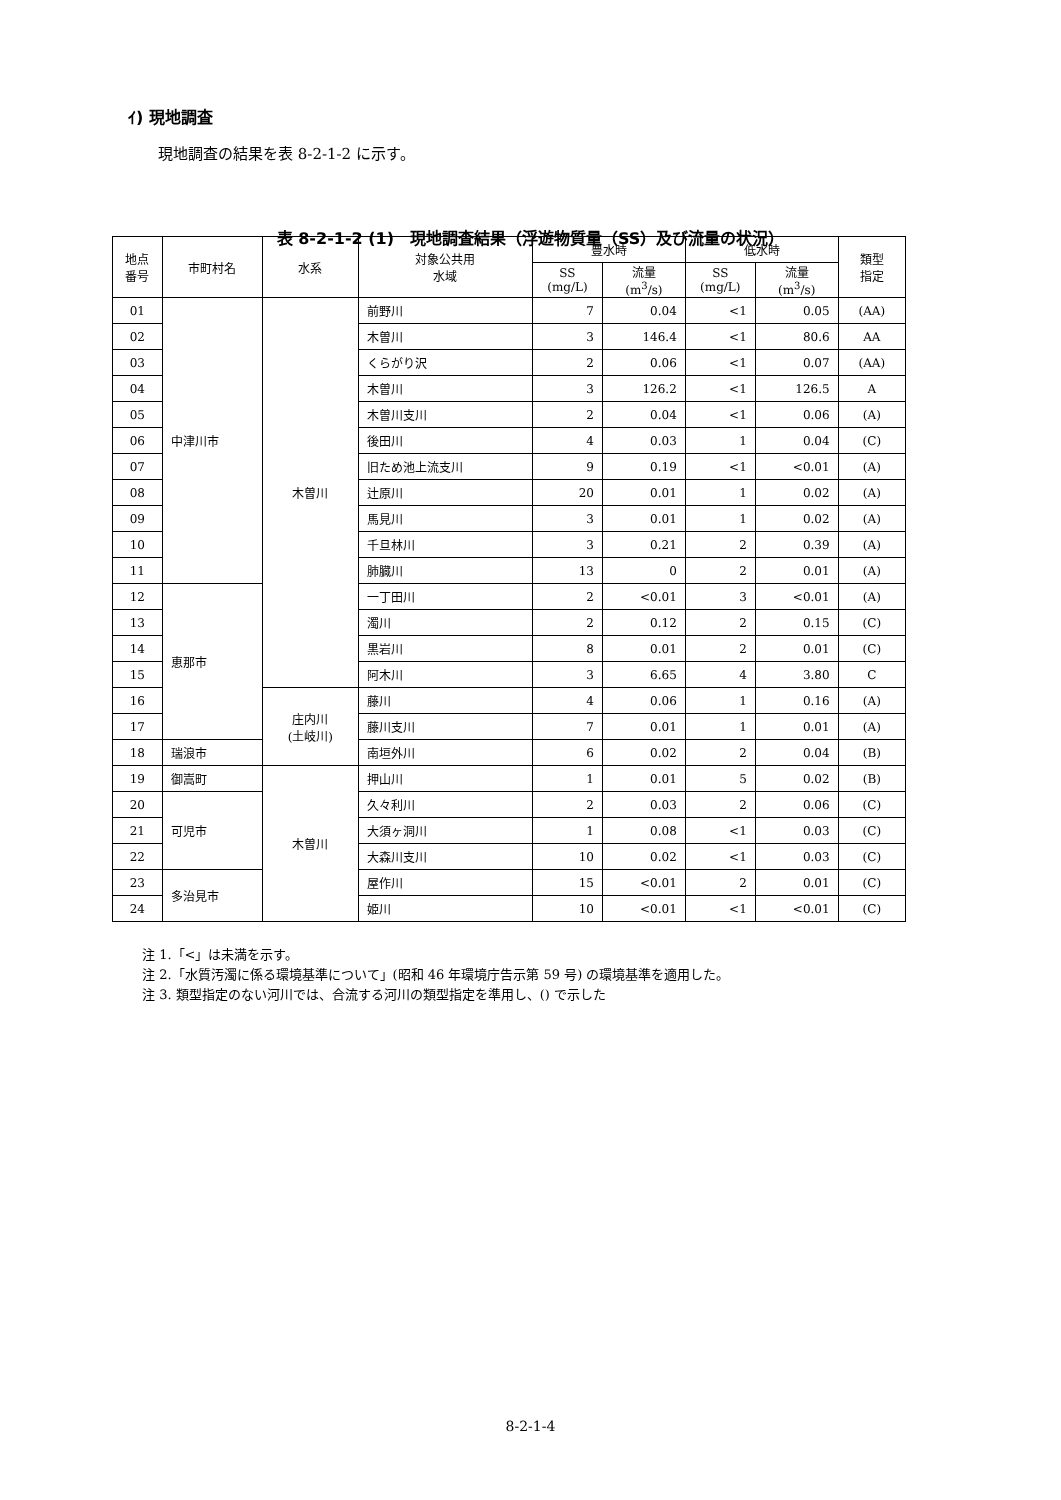ｲ) 現地調査
現地調査の結果を表 8-2-1-2 に示す。
表 8-2-1-2 (1)　現地調査結果（浮遊物質量（SS）及び流量の状況）
| 地点 番号 | 市町村名 | 水系 | 対象公共用 水域 | 豊水時 | | 低水時 | | 類型 指定 |
| --- | --- | --- | --- | --- | --- | --- | --- | --- |
| | | | | SS (mg/L) | 流量 (m<sup>3</sup>/s) | SS (mg/L) | 流量 (m<sup>3</sup>/s) | |
| 01 | 中津川市 | 木曽川 | 前野川 | 7 | 0.04 | <1 | 0.05 | (AA) |
| 02 | | | 木曽川 | 3 | 146.4 | <1 | 80.6 | AA |
| 03 | | | くらがり沢 | 2 | 0.06 | <1 | 0.07 | (AA) |
| 04 | | | 木曽川 | 3 | 126.2 | <1 | 126.5 | A |
| 05 | | | 木曽川支川 | 2 | 0.04 | <1 | 0.06 | (A) |
| 06 | | | 後田川 | 4 | 0.03 | 1 | 0.04 | (C) |
| 07 | | | 旧ため池上流支川 | 9 | 0.19 | <1 | <0.01 | (A) |
| 08 | | | 辻原川 | 20 | 0.01 | 1 | 0.02 | (A) |
| 09 | | | 馬見川 | 3 | 0.01 | 1 | 0.02 | (A) |
| 10 | | | 千旦林川 | 3 | 0.21 | 2 | 0.39 | (A) |
| 11 | | | 肺臓川 | 13 | 0 | 2 | 0.01 | (A) |
| 12 | 恵那市 | | 一丁田川 | 2 | <0.01 | 3 | <0.01 | (A) |
| 13 | | | 濁川 | 2 | 0.12 | 2 | 0.15 | (C) |
| 14 | | | 黒岩川 | 8 | 0.01 | 2 | 0.01 | (C) |
| 15 | | | 阿木川 | 3 | 6.65 | 4 | 3.80 | C |
| 16 | | 庄内川 (土岐川) | 藤川 | 4 | 0.06 | 1 | 0.16 | (A) |
| 17 | | | 藤川支川 | 7 | 0.01 | 1 | 0.01 | (A) |
| 18 | 瑞浪市 | | 南垣外川 | 6 | 0.02 | 2 | 0.04 | (B) |
| 19 | 御嵩町 | 木曽川 | 押山川 | 1 | 0.01 | 5 | 0.02 | (B) |
| 20 | 可児市 | | 久々利川 | 2 | 0.03 | 2 | 0.06 | (C) |
| 21 | | | 大須ヶ洞川 | 1 | 0.08 | <1 | 0.03 | (C) |
| 22 | | | 大森川支川 | 10 | 0.02 | <1 | 0.03 | (C) |
| 23 | 多治見市 | | 屋作川 | 15 | <0.01 | 2 | 0.01 | (C) |
| 24 | | | 姫川 | 10 | <0.01 | <1 | <0.01 | (C) |
注 1.「<」は未満を示す。
注 2.「水質汚濁に係る環境基準について」(昭和 46 年環境庁告示第 59 号) の環境基準を適用した。
注 3. 類型指定のない河川では、合流する河川の類型指定を準用し、() で示した
8-2-1-4